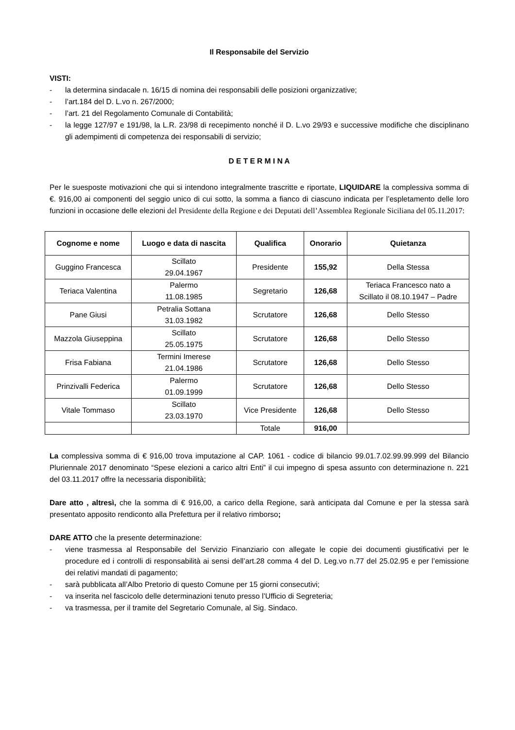Il Responsabile del Servizio
VISTI:
- la determina sindacale n. 16/15 di nomina dei responsabili delle posizioni organizzative;
- l’art.184 del D. L.vo n. 267/2000;
- l’art. 21 del Regolamento Comunale di Contabilità;
- la legge 127/97 e 191/98, la L.R. 23/98 di recepimento nonché il D. L.vo 29/93 e successive modifiche che disciplinano gli adempimenti di competenza dei responsabili di servizio;
D E T E R M I N A
Per le suesposte motivazioni che qui si intendono integralmente trascritte e riportate, LIQUIDARE la complessiva somma di €. 916,00 ai componenti del seggio unico di cui sotto, la somma a fianco di ciascuno indicata per l’espletamento delle loro funzioni in occasione delle elezioni del Presidente della Regione e dei Deputati dell’Assemblea Regionale Siciliana del 05.11.2017:
| Cognome e nome | Luogo e data di nascita | Qualifica | Onorario | Quietanza |
| --- | --- | --- | --- | --- |
| Guggino Francesca | Scillato 29.04.1967 | Presidente | 155,92 | Della Stessa |
| Teriaca Valentina | Palermo 11.08.1985 | Segretario | 126,68 | Teriaca Francesco nato a Scillato il 08.10.1947 – Padre |
| Pane Giusi | Petralia Sottana 31.03.1982 | Scrutatore | 126,68 | Dello Stesso |
| Mazzola Giuseppina | Scillato 25.05.1975 | Scrutatore | 126,68 | Dello Stesso |
| Frisa Fabiana | Termini Imerese 21.04.1986 | Scrutatore | 126,68 | Dello Stesso |
| Prinzivalli Federica | Palermo 01.09.1999 | Scrutatore | 126,68 | Dello Stesso |
| Vitale Tommaso | Scillato 23.03.1970 | Vice Presidente | 126,68 | Dello Stesso |
| | | Totale | 916,00 | |
La complessiva somma di € 916,00 trova imputazione al CAP. 1061 - codice di bilancio 99.01.7.02.99.99.999 del Bilancio Pluriennale 2017 denominato “Spese elezioni a carico altri Enti” il cui impegno di spesa assunto con determinazione n. 221 del 03.11.2017 offre la necessaria disponibilità;
Dare atto , altresì, che la somma di € 916,00, a carico della Regione, sarà anticipata dal Comune e per la stessa sarà presentato apposito rendiconto alla Prefettura per il relativo rimborso;
DARE ATTO che la presente determinazione:
- viene trasmessa al Responsabile del Servizio Finanziario con allegate le copie dei documenti giustificativi per le procedure ed i controlli di responsabilità ai sensi dell’art.28 comma 4 del D. Leg.vo n.77 del 25.02.95 e per l’emissione dei relativi mandati di pagamento;
- sarà pubblicata all’Albo Pretorio di questo Comune per 15 giorni consecutivi;
- va inserita nel fascicolo delle determinazioni tenuto presso l’Ufficio di Segreteria;
- va trasmessa, per il tramite del Segretario Comunale, al Sig. Sindaco.